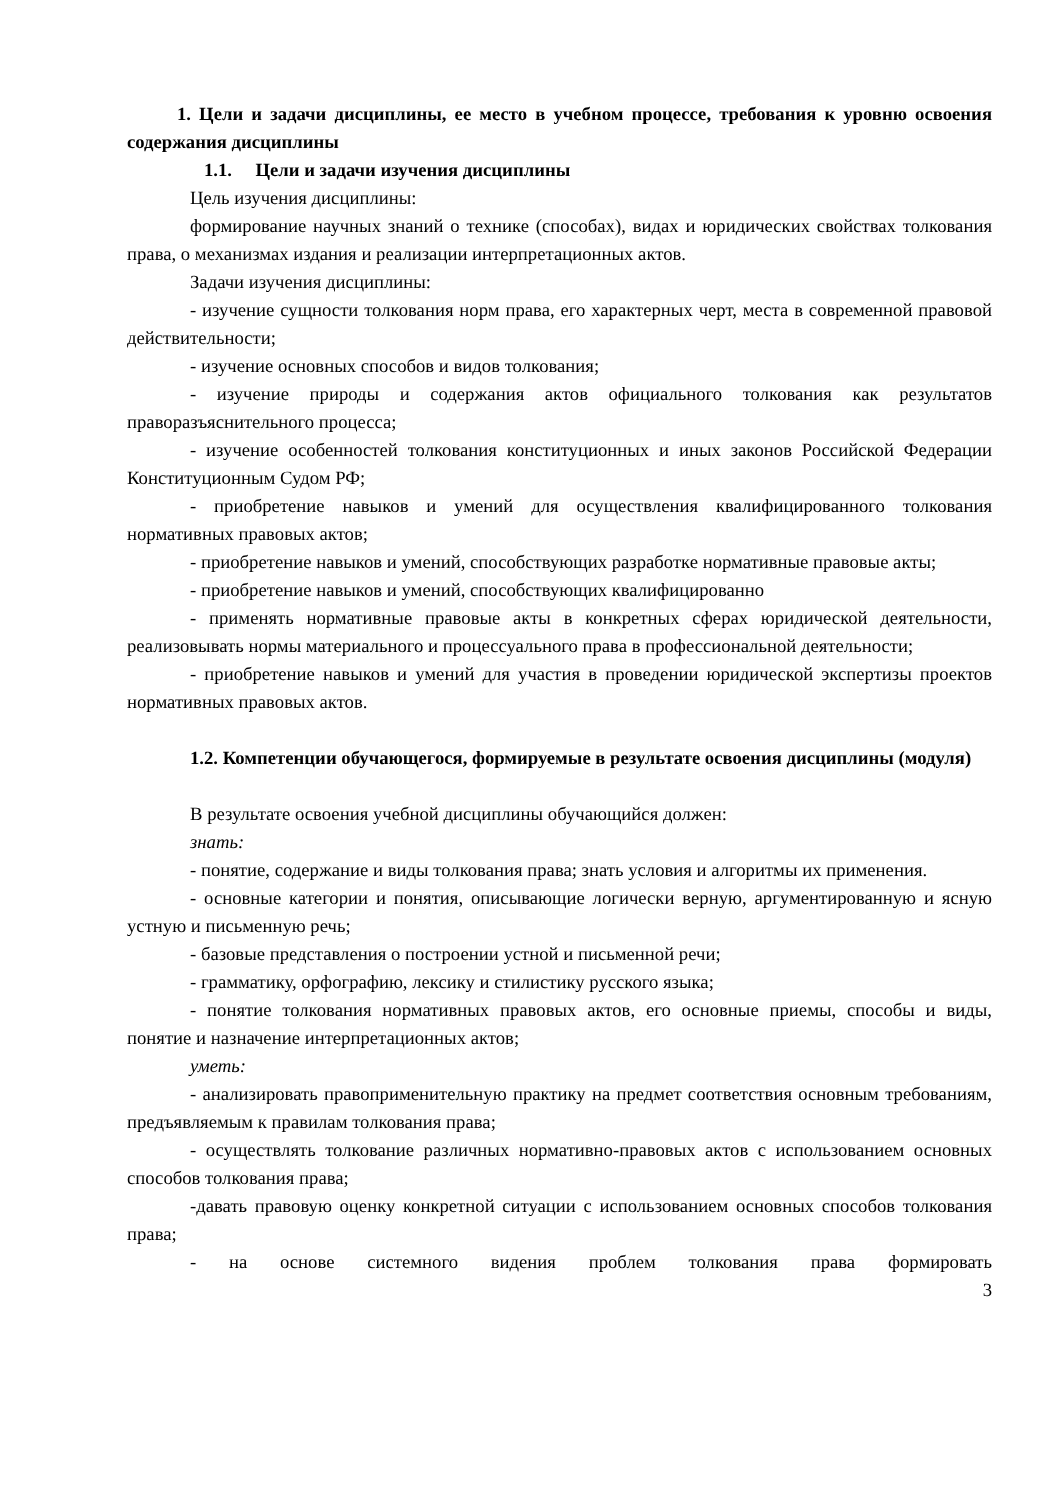1. Цели и задачи дисциплины, ее место в учебном процессе, требования к уровню освоения содержания дисциплины
1.1. Цели и задачи изучения дисциплины
Цель изучения дисциплины:
формирование научных знаний о технике (способах), видах и юридических свойствах толкования права, о механизмах издания и реализации интерпретационных актов.
Задачи изучения дисциплины:
- изучение сущности толкования норм права, его характерных черт, места в современной правовой действительности;
- изучение основных способов и видов толкования;
- изучение природы и содержания актов официального толкования как результатов праворазъяснительного процесса;
- изучение особенностей толкования конституционных и иных законов Российской Федерации Конституционным Судом РФ;
- приобретение навыков и умений для осуществления квалифицированного толкования нормативных правовых актов;
- приобретение навыков и умений, способствующих разработке нормативные правовые акты;
- приобретение навыков и умений, способствующих квалифицированно
- применять нормативные правовые акты в конкретных сферах юридической деятельности, реализовывать нормы материального и процессуального права в профессиональной деятельности;
- приобретение навыков и умений для участия в проведении юридической экспертизы проектов нормативных правовых актов.
1.2. Компетенции обучающегося, формируемые в результате освоения дисциплины (модуля)
В результате освоения учебной дисциплины обучающийся должен:
знать:
- понятие, содержание и виды толкования права; знать условия и алгоритмы их применения.
- основные категории и понятия, описывающие логически верную, аргументированную и ясную устную и письменную речь;
- базовые представления о построении устной и письменной речи;
- грамматику, орфографию, лексику и стилистику русского языка;
- понятие толкования нормативных правовых актов, его основные приемы, способы и виды, понятие и назначение интерпретационных актов;
уметь:
- анализировать правоприменительную практику на предмет соответствия основным требованиям, предъявляемым к правилам толкования права;
- осуществлять толкование различных нормативно-правовых актов с использованием основных способов толкования права;
-давать правовую оценку конкретной ситуации с использованием основных способов толкования права;
- на основе системного видения проблем толкования права формировать
3